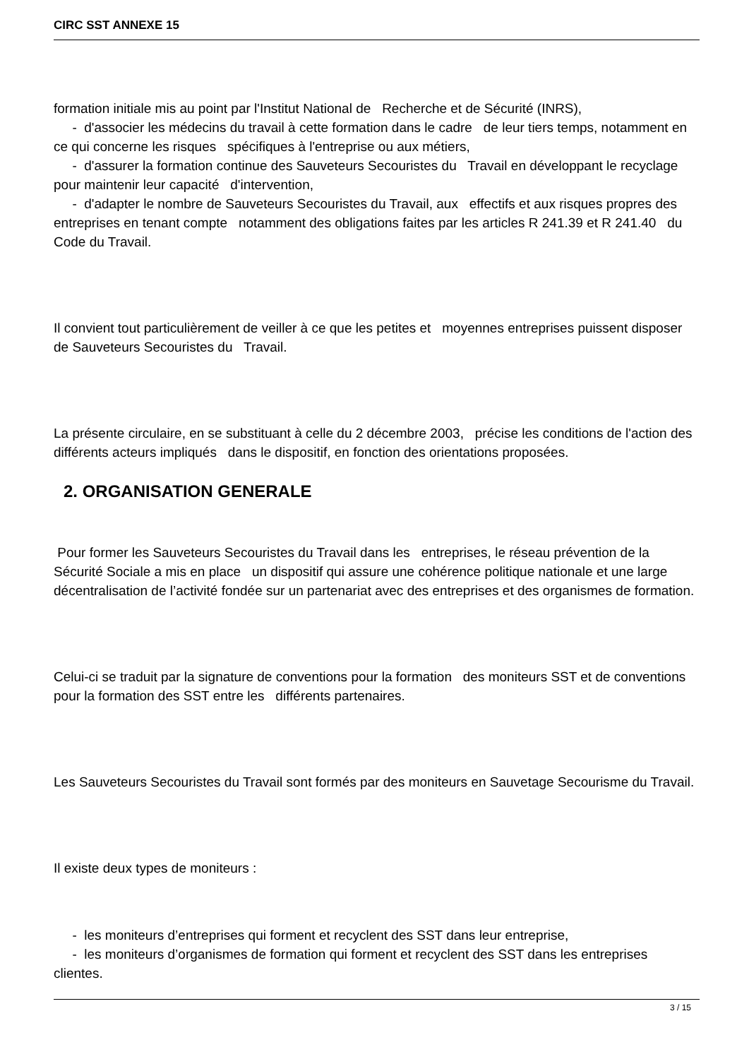CIRC SST ANNEXE 15
formation initiale mis au point par l'Institut National de Recherche et de Sécurité (INRS),
- d'associer les médecins du travail à cette formation dans le cadre de leur tiers temps, notamment en ce qui concerne les risques spécifiques à l'entreprise ou aux métiers,
- d'assurer la formation continue des Sauveteurs Secouristes du Travail en développant le recyclage pour maintenir leur capacité d'intervention,
- d'adapter le nombre de Sauveteurs Secouristes du Travail, aux effectifs et aux risques propres des entreprises en tenant compte notamment des obligations faites par les articles R 241.39 et R 241.40 du Code du Travail.
Il convient tout particulièrement de veiller à ce que les petites et moyennes entreprises puissent disposer de Sauveteurs Secouristes du Travail.
La présente circulaire, en se substituant à celle du 2 décembre 2003, précise les conditions de l'action des différents acteurs impliqués dans le dispositif, en fonction des orientations proposées.
2. ORGANISATION GENERALE
Pour former les Sauveteurs Secouristes du Travail dans les entreprises, le réseau prévention de la Sécurité Sociale a mis en place un dispositif qui assure une cohérence politique nationale et une large décentralisation de l’activité fondée sur un partenariat avec des entreprises et des organismes de formation.
Celui-ci se traduit par la signature de conventions pour la formation des moniteurs SST et de conventions pour la formation des SST entre les différents partenaires.
Les Sauveteurs Secouristes du Travail sont formés par des moniteurs en Sauvetage Secourisme du Travail.
Il existe deux types de moniteurs :
- les moniteurs d’entreprises qui forment et recyclent des SST dans leur entreprise,
- les moniteurs d’organismes de formation qui forment et recyclent des SST dans les entreprises clientes.
3 / 15